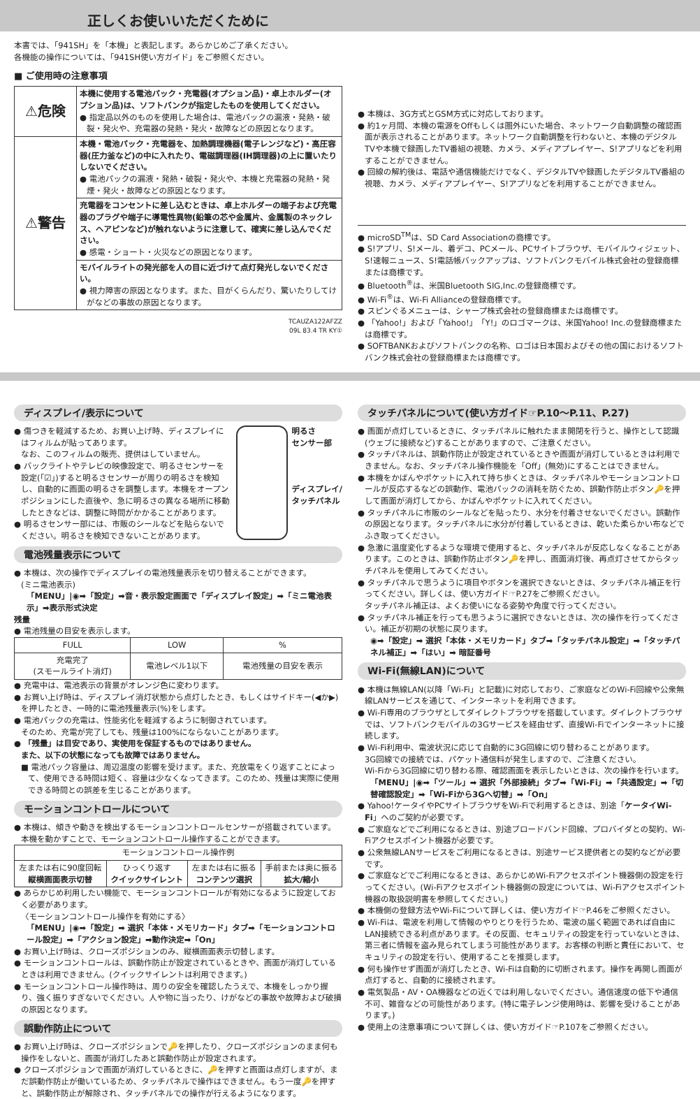正しくお使いいただくために
本書では、「941SH」を「本機」と表記します。あらかじめご了承ください。
各機能の操作については、「941SH使い方ガイド」をご参照ください。
■ ご使用時の注意事項
| ⚠危険 | 本機に使用する電池パック・充電器(オプション品)・卓上ホルダー(オプション品)は、ソフトバンクが指定したものを使用してください。 ● 指定品以外のものを使用した場合は、電池パックの漏液・発熱・破裂・発火や、充電器の発熱・発火・故障などの原因となります。 |
| ⚠警告 | 本機・電池パック・充電器を、加熱調理機器(電子レンジなど)・高圧容器(圧力釜など)の中に入れたり、電磁調理器(IH調理器)の上に置いたりしないでください。 ● 電池パックの漏液・発熱・破裂・発火や、本機と充電器の発熱・発煙・発火・故障などの原因となります。 |
| | 充電器をコンセントに差し込むときは、卓上ホルダーの端子および充電器のプラグや端子に導電性異物(鉛筆の芯や金属片、金属製のネックレス、ヘアピンなど)が触れないように注意して、確実に差し込んでください。 ● 感電・ショート・火災などの原因となります。 |
| | モバイルライトの発光部を人の目に近づけて点灯発光しないでください。 ● 視力障害の原因となります。また、目がくらんだり、驚いたりしてけがなどの事故の原因となります。 |
TCAUZA122AFZZ
09L 83.4 TR KY①
● 本機は、3G方式とGSM方式に対応しております。
● 約1ヶ月間、本機の電源をOffもしくは圏外にいた場合、ネットワーク自動調整の確認画面が表示されることがあります。ネットワーク自動調整を行わないと、本機のデジタルTVや本機で録画したTV番組の視聴、カメラ、メディアプレイヤー、S!アプリなどを利用することができません。
● 回線の解約後は、電話や通信機能だけでなく、デジタルTVや録画したデジタルTV番組の視聴、カメラ、メディアプレイヤー、S!アプリなどを利用することができません。
● microSD<sup>TM</sup>は、SD Card Associationの商標です。
● S!アプリ、S!メール、着デコ、PCメール、PCサイトブラウザ、モバイルウィジェット、S!速報ニュース、S!電話帳バックアップは、ソフトバンクモバイル株式会社の登録商標または商標です。
● Bluetooth<sup>®</sup>は、米国Bluetooth SIG,Inc.の登録商標です。
● Wi-Fi<sup>®</sup>は、Wi-Fi Allianceの登録商標です。
● スピンぐるメニューは、シャープ株式会社の登録商標または商標です。
● 「Yahoo!」および「Yahoo!」「Y!」のロゴマークは、米国Yahoo! Inc.の登録商標または商標です。
● SOFTBANKおよびソフトバンクの名称、ロゴは日本国およびその他の国におけるソフトバンク株式会社の登録商標または商標です。
ディスプレイ/表示について
● 傷つきを軽減するため、お買い上げ時、ディスプレイにはフィルムが貼ってあります。
なお、このフィルムの販売、提供はしていません。
● バックライトやテレビの映像設定で、明るさセンサーを設定(「☑」)すると明るさセンサーが周りの明るさを検知し、自動的に画面の明るさを調整します。本機をオープンポジションにした直後や、急に明るさの異なる場所に移動したときなどは、調整に時間がかかることがあります。
● 明るさセンサー部には、市販のシールなどを貼らないでください。明るさを検知できないことがあります。
明るさ
センサー部
ディスプレイ/
タッチパネル
電池残量表示について
● 本機は、次の操作でディスプレイの電池残量表示を切り替えることができます。
(ミニ電池表示)
「MENU」|◉➡「設定」➡音・表示設定画面で「ディスプレイ設定」➡「ミニ電池表示」➡表示形式決定
残量
● 電池残量の目安を表示します。
| FULL | LOW | % |
| --- | --- | --- |
| 充電完了 (スモールライト消灯) | 電池レベル1以下 | 電池残量の目安を表示 |
● 充電中は、電池表示の背景がオレンジ色に変わります。
● お買い上げ時は、ディスプレイ消灯状態から点灯したとき、もしくはサイドキー(◀か▶)を押したとき、一時的に電池残量表示(%)をします。
● 電池パックの充電は、性能劣化を軽減するように制御されています。
そのため、充電が完了しても、残量は100%にならないことがあります。
● 「残量」は目安であり、実使用を保証するものではありません。
また、以下の状態になっても故障ではありません。
■ 電池パック容量は、周辺温度の影響を受けます。また、充放電をくり返すことによって、使用できる時間は短く、容量は少なくなってきます。このため、残量は実際に使用できる時間との誤差を生じることがあります。
モーションコントロールについて
● 本機は、傾きや動きを検出するモーションコントロールセンサーが搭載されています。
本機を動かすことで、モーションコントロール操作することができます。
| モーションコントロール操作例 | | | |
| --- | --- | --- | --- |
| 左または右に90度回転 縦横画面表示切替 | ひっくり返す クイックサイレント | 左または右に振る コンテンツ選択 | 手前または奥に振る 拡大/縮小 |
● あらかじめ利用したい機能で、モーションコントロールが有効になるように設定しておく必要があります。
〈モーションコントロール操作を有効にする〉
「MENU」|◉➡「設定」➡ 選択「本体・メモリカード」タブ➡「モーションコントロール設定」➡「アクション設定」➡動作決定➡「On」
● お買い上げ時は、クローズポジションのみ、縦横画面表示切替します。
● モーションコントロールは、誤動作防止が設定されているときや、画面が消灯しているときは利用できません。(クイックサイレントは利用できます。)
● モーションコントロール操作時は、周りの安全を確認したうえで、本機をしっかり握り、強く振りすぎないでください。人や物に当ったり、けがなどの事故や故障および破損の原因となります。
誤動作防止について
● お買い上げ時は、クローズポジションで🔑を押したり、クローズポジションのまま何も操作をしないと、画面が消灯したあと誤動作防止が設定されます。
● クローズポジションで画面が消灯しているときに、🔑を押すと画面は点灯しますが、まだ誤動作防止が働いているため、タッチパネルで操作はできません。もう一度🔑を押すと、誤動作防止が解除され、タッチパネルでの操作が行えるようになります。
タッチパネルについて(使い方ガイド☞P.10〜P.11、P.27)
● 画面が点灯しているときに、タッチパネルに触れたまま開閉を行うと、操作として認識(ウェブに接続など)することがありますので、ご注意ください。
● タッチパネルは、誤動作防止が設定されているときや画面が消灯しているときは利用できません。なお、タッチパネル操作機能を「Off」(無効)にすることはできません。
● 本機をかばんやポケットに入れて持ち歩くときは、タッチパネルやモーションコントロールが反応するなどの誤動作、電池パックの消耗を防ぐため、誤動作防止ボタン🔑を押して画面が消灯してから、かばんやポケットに入れてください。
● タッチパネルに市販のシールなどを貼ったり、水分を付着させないでください。誤動作の原因となります。タッチパネルに水分が付着しているときは、乾いた柔らかい布などでふき取ってください。
● 急激に温度変化するような環境で使用すると、タッチパネルが反応しなくなることがあります。このときは、誤動作防止ボタン🔑を押し、画面消灯後、再点灯させてからタッチパネルを使用してみてください。
● タッチパネルで思うように項目やボタンを選択できないときは、タッチパネル補正を行ってください。詳しくは、使い方ガイド☞P.27をご参照ください。
タッチパネル補正は、よくお使いになる姿勢や角度で行ってください。
● タッチパネル補正を行っても思うように選択できないときは、次の操作を行ってください。補正が初期の状態に戻ります。
◉➡「設定」➡ 選択「本体・メモリカード」タブ➡「タッチパネル設定」➡「タッチパネル補正」➡「はい」➡ 暗証番号
Wi-Fi(無線LAN)について
● 本機は無線LAN(以降「Wi-Fi」と記載)に対応しており、ご家庭などのWi-Fi回線や公衆無線LANサービスを通じて、インターネットを利用できます。
● Wi-Fi専用のブラウザとしてダイレクトブラウザを搭載しています。ダイレクトブラウザでは、ソフトバンクモバイルの3Gサービスを経由せず、直接Wi-Fiでインターネットに接続します。
● Wi-Fi利用中、電波状況に応じて自動的に3G回線に切り替わることがあります。
3G回線での接続では、パケット通信料が発生しますので、ご注意ください。
Wi-Fiから3G回線に切り替わる際、確認画面を表示したいときは、次の操作を行います。
「MENU」|◉➡「ツール」➡ 選択「外部接続」タブ➡「Wi-Fi」➡「共通設定」➡「切替確認設定」➡「Wi-Fiから3Gへ切替」➡「On」
● Yahoo!ケータイやPCサイトブラウザをWi-Fiで利用するときは、別途「ケータイWi-Fi」へのご契約が必要です。
● ご家庭などでご利用になるときは、別途ブロードバンド回線、プロバイダとの契約、Wi-Fiアクセスポイント機器が必要です。
● 公衆無線LANサービスをご利用になるときは、別途サービス提供者との契約などが必要です。
● ご家庭などでご利用になるときは、あらかじめWi-Fiアクセスポイント機器側の設定を行ってください。(Wi-Fiアクセスポイント機器側の設定については、Wi-Fiアクセスポイント機器の取扱説明書を参照してください。)
● 本機側の登録方法やWi-Fiについて詳しくは、使い方ガイド☞P.46をご参照ください。
● Wi-Fiは、電波を利用して情報のやりとりを行うため、電波の届く範囲であれば自由にLAN接続できる利点があります。その反面、セキュリティの設定を行っていないときは、第三者に情報を盗み見られてしまう可能性があります。お客様の判断と責任において、セキュリティの設定を行い、使用することを推奨します。
● 何も操作せず画面が消灯したとき、Wi-Fiは自動的に切断されます。操作を再開し画面が点灯すると、自動的に接続されます。
● 電気製品・AV・OA機器などの近くでは利用しないでください。通信速度の低下や通信不可、雑音などの可能性があります。(特に電子レンジ使用時は、影響を受けることがあります。)
● 使用上の注意事項について詳しくは、使い方ガイド☞P.107をご参照ください。